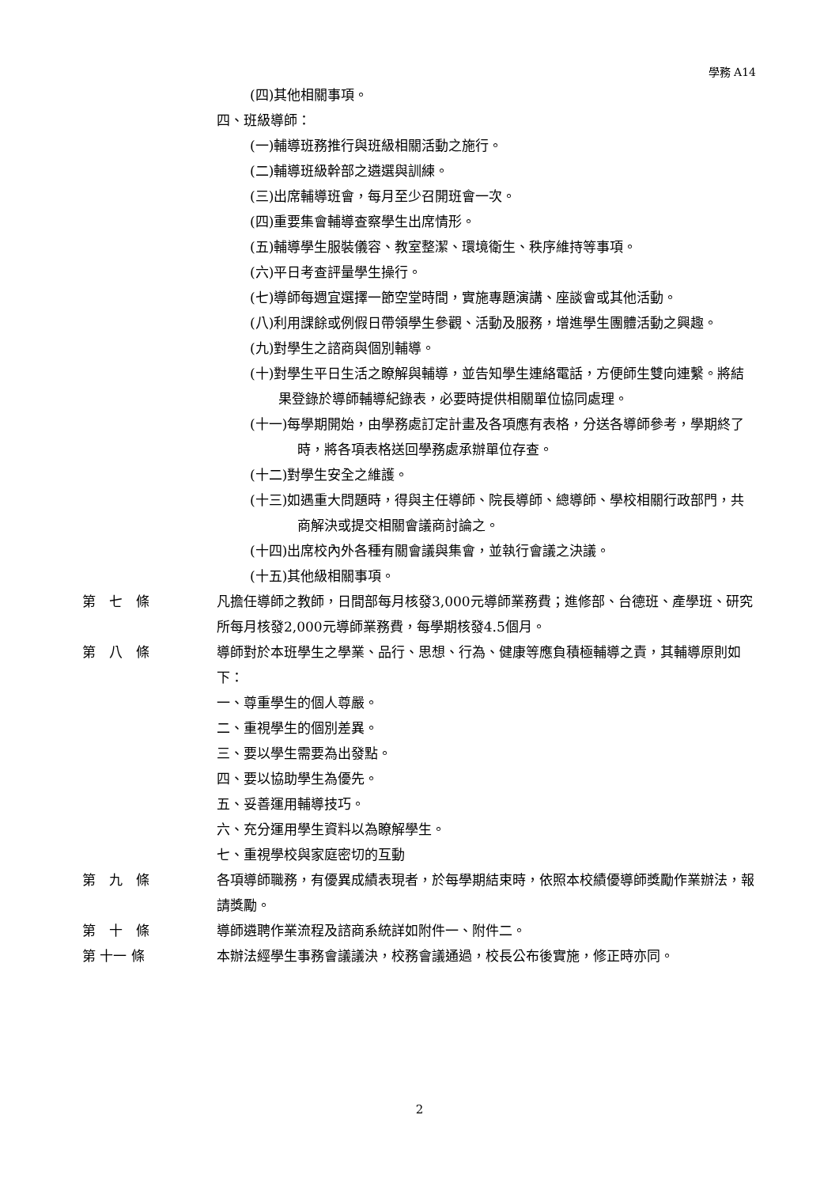學務 A14
(四)其他相關事項。
四、班級導師：
(一)輔導班務推行與班級相關活動之施行。
(二)輔導班級幹部之遴選與訓練。
(三)出席輔導班會，每月至少召開班會一次。
(四)重要集會輔導查察學生出席情形。
(五)輔導學生服裝儀容、教室整潔、環境衛生、秩序維持等事項。
(六)平日考查評量學生操行。
(七)導師每週宜選擇一節空堂時間，實施專題演講、座談會或其他活動。
(八)利用課餘或例假日帶領學生參觀、活動及服務，增進學生團體活動之興趣。
(九)對學生之諮商與個別輔導。
(十)對學生平日生活之瞭解與輔導，並告知學生連絡電話，方便師生雙向連繫。將結果登錄於導師輔導紀錄表，必要時提供相關單位協同處理。
(十一)每學期開始，由學務處訂定計畫及各項應有表格，分送各導師參考，學期終了時，將各項表格送回學務處承辦單位存查。
(十二)對學生安全之維護。
(十三)如遇重大問題時，得與主任導師、院長導師、總導師、學校相關行政部門，共商解決或提交相關會議商討論之。
(十四)出席校內外各種有關會議與集會，並執行會議之決議。
(十五)其他級相關事項。
第　七　條 凡擔任導師之教師，日間部每月核發3,000元導師業務費；進修部、台德班、產學班、研究所每月核發2,000元導師業務費，每學期核發4.5個月。
第　八　條 導師對於本班學生之學業、品行、思想、行為、健康等應負積極輔導之責，其輔導原則如下：
一、尊重學生的個人尊嚴。
二、重視學生的個別差異。
三、要以學生需要為出發點。
四、要以協助學生為優先。
五、妥善運用輔導技巧。
六、充分運用學生資料以為瞭解學生。
七、重視學校與家庭密切的互動
第　九　條 各項導師職務，有優異成績表現者，於每學期結束時，依照本校績優導師獎勵作業辦法，報請獎勵。
第　十　條 導師遴聘作業流程及諮商系統詳如附件一、附件二。
第 十一 條 本辦法經學生事務會議議決，校務會議通過，校長公布後實施，修正時亦同。
2